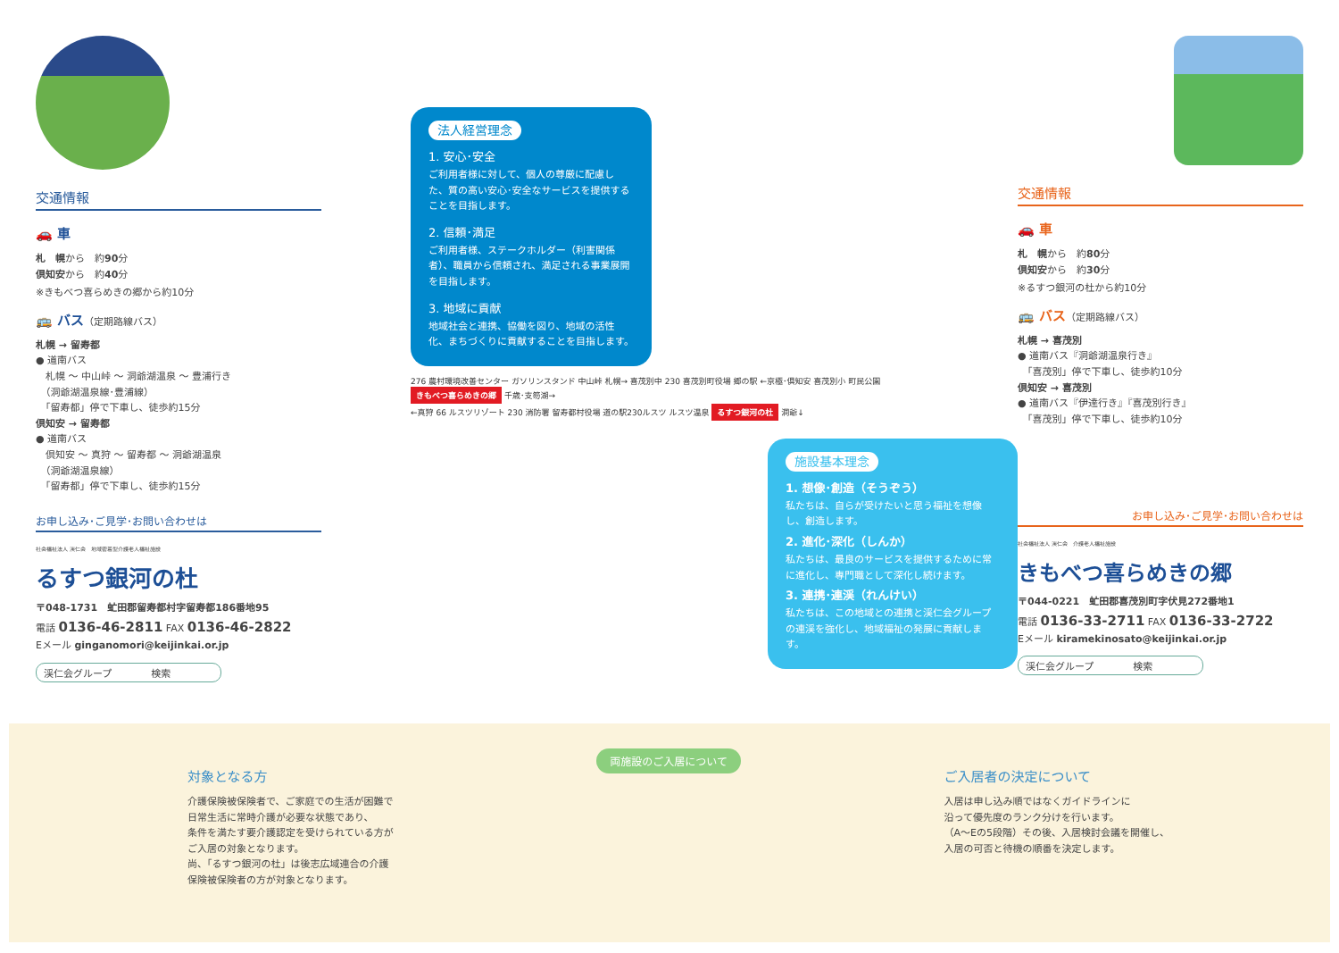交通情報
🚗 車
札　幌から　約90分
倶知安から　約40分
※きもべつ喜らめきの郷から約10分
🚌 バス（定期路線バス）
札幌 → 留寿都
● 道南バス
　札幌 ～ 中山峠 ～ 洞爺湖温泉 ～ 豊浦行き
　（洞爺湖温泉線･豊浦線）
　「留寿都」停で下車し、徒歩約15分
倶知安 → 留寿都
● 道南バス
　倶知安 ～ 真狩 ～ 留寿都 ～ 洞爺湖温泉
　（洞爺湖温泉線）
　「留寿都」停で下車し、徒歩約15分
お申し込み･ご見学･お問い合わせは
社会福祉法人 渓仁会　地域密着型介護老人福祉施設
るすつ銀河の杜
〒048-1731　虻田郡留寿都村字留寿都186番地95
電話 0136-46-2811 FAX 0136-46-2822
Eメール ginganomori@keijinkai.or.jp
渓仁会グループ　　　　検索
法人経営理念
1. 安心･安全
ご利用者様に対して、個人の尊厳に配慮した、質の高い安心･安全なサービスを提供することを目指します。
2. 信頼･満足
ご利用者様、ステークホルダー（利害関係者）、職員から信頼され、満足される事業展開を目指します。
3. 地域に貢献
地域社会と連携、協働を図り、地域の活性化、まちづくりに貢献することを目指します。
276 農村環境改善センター ガソリンスタンド 中山峠 札幌→ 喜茂別中 230 喜茂別町役場 郷の駅 ←京極･倶知安 喜茂別小 町民公園 きもべつ喜らめきの郷 千歳･支笏湖→
←真狩 66 ルスツリゾート 230 消防署 留寿都村役場 道の駅230ルスツ ルスツ温泉 るすつ銀河の杜 洞爺↓
施設基本理念
1. 想像･創造（そうぞう）
私たちは、自らが受けたいと思う福祉を想像し、創造します。
2. 進化･深化（しんか）
私たちは、最良のサービスを提供するために常に進化し、専門職として深化し続けます。
3. 連携･連渓（れんけい）
私たちは、この地域との連携と渓仁会グループの連渓を強化し、地域福祉の発展に貢献します。
交通情報
🚗 車
札　幌から　約80分
倶知安から　約30分
※るすつ銀河の杜から約10分
🚌 バス（定期路線バス）
札幌 → 喜茂別
● 道南バス『洞爺湖温泉行き』
　「喜茂別」停で下車し、徒歩約10分
倶知安 → 喜茂別
● 道南バス『伊達行き』『喜茂別行き』
　「喜茂別」停で下車し、徒歩約10分
お申し込み･ご見学･お問い合わせは
社会福祉法人 渓仁会　介護老人福祉施設
きもべつ喜らめきの郷
〒044-0221　虻田郡喜茂別町字伏見272番地1
電話 0136-33-2711 FAX 0136-33-2722
Eメール kiramekinosato@keijinkai.or.jp
渓仁会グループ　　　　検索
対象となる方
介護保険被保険者で、ご家庭での生活が困難で
日常生活に常時介護が必要な状態であり、
条件を満たす要介護認定を受けられている方が
ご入居の対象となります。
尚、「るすつ銀河の杜」は後志広域連合の介護
保険被保険者の方が対象となります。
両施設のご入居について
ご入居者の決定について
入居は申し込み順ではなくガイドラインに
沿って優先度のランク分けを行います。
（A～Eの5段階）その後、入居検討会議を開催し、
入居の可否と待機の順番を決定します。